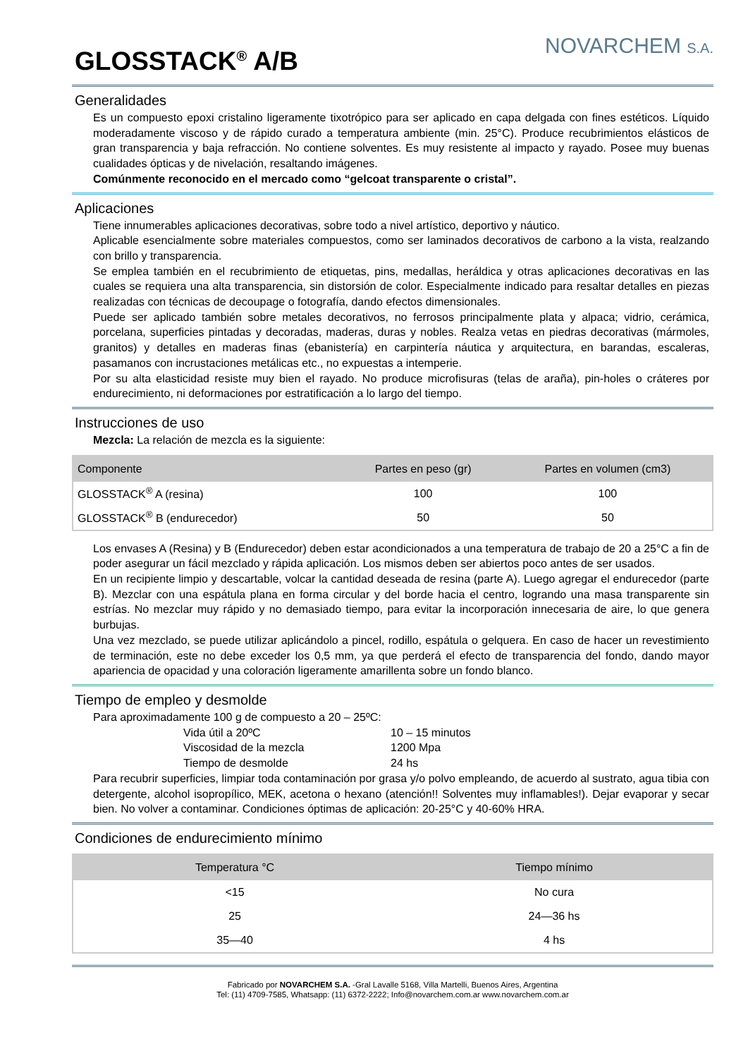GLOSSTACK<sup>®</sup> A/B
NOVARCHEM S.A.
Generalidades
Es un compuesto epoxi cristalino ligeramente tixotrópico para ser aplicado en capa delgada con fines estéticos. Líquido moderadamente viscoso y de rápido curado a temperatura ambiente (min. 25°C). Produce recubrimientos elásticos de gran transparencia y baja refracción. No contiene solventes. Es muy resistente al impacto y rayado. Posee muy buenas cualidades ópticas y de nivelación, resaltando imágenes.
Comúnmente reconocido en el mercado como “gelcoat transparente o cristal”.
Aplicaciones
Tiene innumerables aplicaciones decorativas, sobre todo a nivel artístico, deportivo y náutico.
Aplicable esencialmente sobre materiales compuestos, como ser laminados decorativos de carbono a la vista, realzando con brillo y transparencia.
Se emplea también en el recubrimiento de etiquetas, pins, medallas, heráldica y otras aplicaciones decorativas en las cuales se requiera una alta transparencia, sin distorsión de color. Especialmente indicado para resaltar detalles en piezas realizadas con técnicas de decoupage o fotografía, dando efectos dimensionales.
Puede ser aplicado también sobre metales decorativos, no ferrosos principalmente plata y alpaca; vidrio, cerámica, porcelana, superficies pintadas y decoradas, maderas, duras y nobles. Realza vetas en piedras decorativas (mármoles, granitos) y detalles en maderas finas (ebanistería) en carpintería náutica y arquitectura, en barandas, escaleras, pasamanos con incrustaciones metálicas etc., no expuestas a intemperie.
Por su alta elasticidad resiste muy bien el rayado. No produce microfisuras (telas de araña), pin-holes o cráteres por endurecimiento, ni deformaciones por estratificación a lo largo del tiempo.
Instrucciones de uso
Mezcla: La relación de mezcla es la siguiente:
| Componente | Partes en peso (gr) | Partes en volumen (cm3) |
| --- | --- | --- |
| GLOSSTACK<sup>®</sup> A (resina) | 100 | 100 |
| GLOSSTACK<sup>®</sup> B (endurecedor) | 50 | 50 |
Los envases A (Resina) y B (Endurecedor) deben estar acondicionados a una temperatura de trabajo de 20 a 25°C a fin de poder asegurar un fácil mezclado y rápida aplicación. Los mismos deben ser abiertos poco antes de ser usados.
En un recipiente limpio y descartable, volcar la cantidad deseada de resina (parte A). Luego agregar el endurecedor (parte B). Mezclar con una espátula plana en forma circular y del borde hacia el centro, logrando una masa transparente sin estrías. No mezclar muy rápido y no demasiado tiempo, para evitar la incorporación innecesaria de aire, lo que genera burbujas.
Una vez mezclado, se puede utilizar aplicándolo a pincel, rodillo, espátula o gelquera. En caso de hacer un revestimiento de terminación, este no debe exceder los 0,5 mm, ya que perderá el efecto de transparencia del fondo, dando mayor apariencia de opacidad y una coloración ligeramente amarillenta sobre un fondo blanco.
Tiempo de empleo y desmolde
Para aproximadamente 100 g de compuesto a 20 – 25ºC:
Vida útil a 20ºC 10 – 15 minutos Viscosidad de la mezcla 1200 Mpa Tiempo de desmolde 24 hs
Para recubrir superficies, limpiar toda contaminación por grasa y/o polvo empleando, de acuerdo al sustrato, agua tibia con detergente, alcohol isopropílico, MEK, acetona o hexano (atención!! Solventes muy inflamables!). Dejar evaporar y secar bien. No volver a contaminar. Condiciones óptimas de aplicación: 20-25°C y 40-60% HRA.
Condiciones de endurecimiento mínimo
| Temperatura °C | Tiempo mínimo |
| --- | --- |
| <15 | No cura |
| 25 | 24—36 hs |
| 35—40 | 4 hs |
Fabricado por NOVARCHEM S.A. -Gral Lavalle 5168, Villa Martelli, Buenos Aires, Argentina
Tel: (11) 4709-7585, Whatsapp: (11) 6372-2222; Info@novarchem.com.ar www.novarchem.com.ar